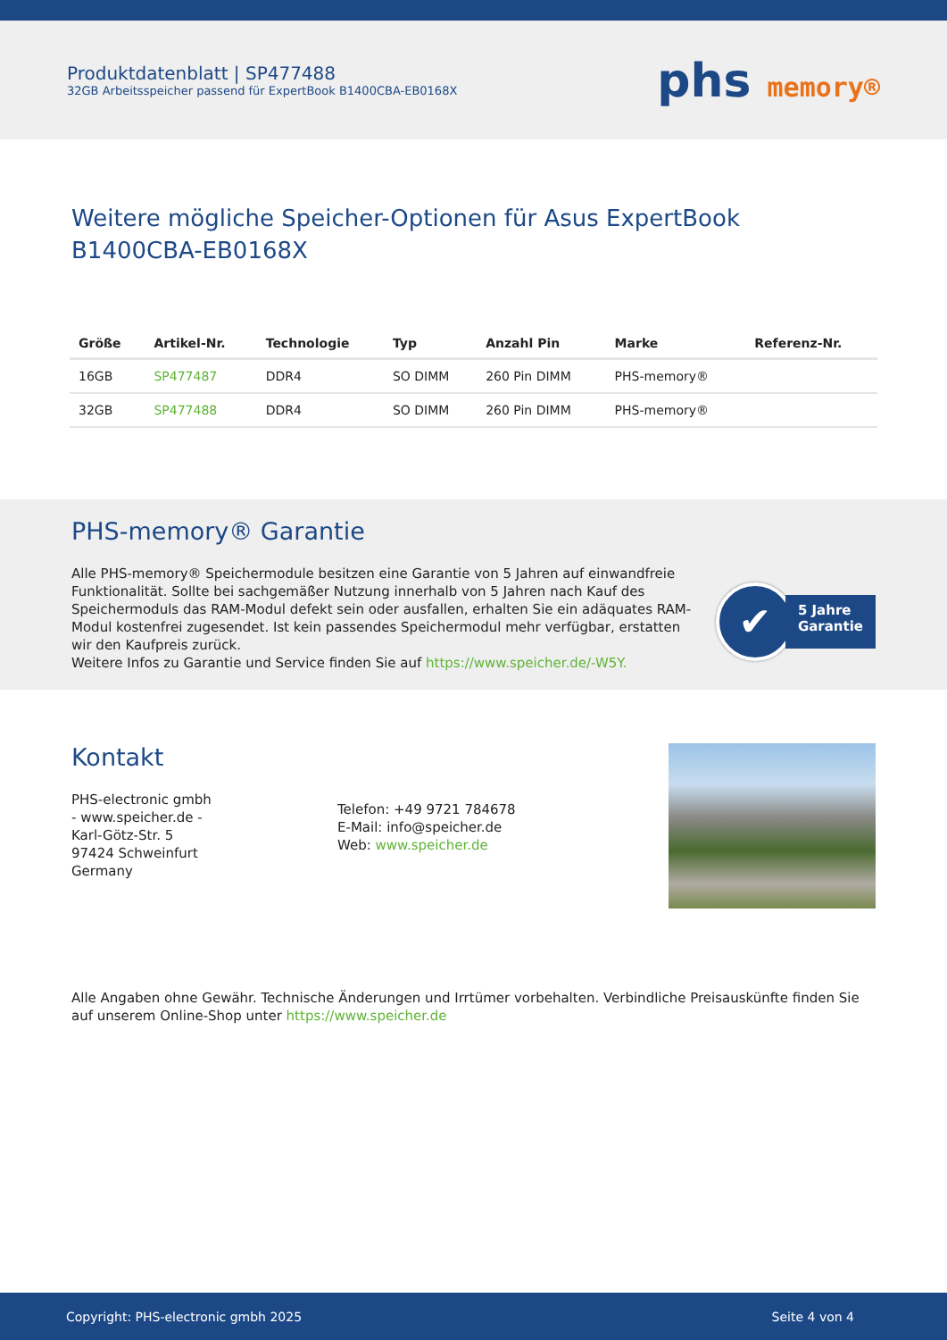Produktdatenblatt | SP477488
32GB Arbeitsspeicher passend für ExpertBook B1400CBA-EB0168X
phs memory®
Weitere mögliche Speicher-Optionen für Asus ExpertBook B1400CBA-EB0168X
| Größe | Artikel-Nr. | Technologie | Typ | Anzahl Pin | Marke | Referenz-Nr. |
| --- | --- | --- | --- | --- | --- | --- |
| 16GB | SP477487 | DDR4 | SO DIMM | 260 Pin DIMM | PHS-memory® | |
| 32GB | SP477488 | DDR4 | SO DIMM | 260 Pin DIMM | PHS-memory® | |
PHS-memory® Garantie
Alle PHS-memory® Speichermodule besitzen eine Garantie von 5 Jahren auf einwandfreie Funktionalität. Sollte bei sachgemäßer Nutzung innerhalb von 5 Jahren nach Kauf des Speichermoduls das RAM-Modul defekt sein oder ausfallen, erhalten Sie ein adäquates RAM-Modul kostenfrei zugesendet. Ist kein passendes Speichermodul mehr verfügbar, erstatten wir den Kaufpreis zurück.
Weitere Infos zu Garantie und Service finden Sie auf https://www.speicher.de/-W5Y.
✔
5 Jahre
Garantie
Kontakt
PHS-electronic gmbh
- www.speicher.de -
Karl-Götz-Str. 5
97424 Schweinfurt
Germany
Telefon: +49 9721 784678
E-Mail: info@speicher.de
Web: www.speicher.de
Alle Angaben ohne Gewähr. Technische Änderungen und Irrtümer vorbehalten. Verbindliche Preisauskünfte finden Sie auf unserem Online-Shop unter https://www.speicher.de
Copyright: PHS-electronic gmbh 2025 Seite 4 von 4